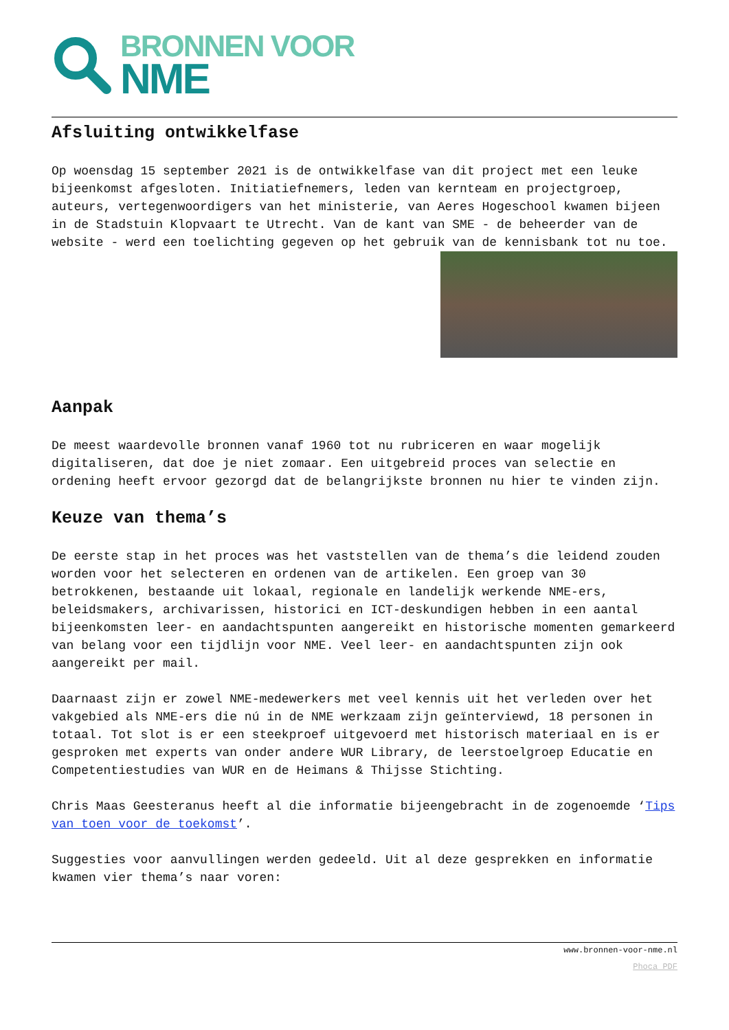BRONNEN VOOR
NME
Afsluiting ontwikkelfase
Op woensdag 15 september 2021 is de ontwikkelfase van dit project met een leuke bijeenkomst afgesloten. Initiatiefnemers, leden van kernteam en projectgroep, auteurs, vertegenwoordigers van het ministerie, van Aeres Hogeschool kwamen bijeen in de Stadstuin Klopvaart te Utrecht. Van de kant van SME - de beheerder van de website - werd een toelichting gegeven op het gebruik van de kennisbank tot nu toe.
Aanpak
De meest waardevolle bronnen vanaf 1960 tot nu rubriceren en waar mogelijk digitaliseren, dat doe je niet zomaar. Een uitgebreid proces van selectie en ordening heeft ervoor gezorgd dat de belangrijkste bronnen nu hier te vinden zijn.
Keuze van thema’s
De eerste stap in het proces was het vaststellen van de thema’s die leidend zouden worden voor het selecteren en ordenen van de artikelen. Een groep van 30 betrokkenen, bestaande uit lokaal, regionale en landelijk werkende NME-ers, beleidsmakers, archivarissen, historici en ICT-deskundigen hebben in een aantal bijeenkomsten leer- en aandachtspunten aangereikt en historische momenten gemarkeerd van belang voor een tijdlijn voor NME. Veel leer- en aandachtspunten zijn ook aangereikt per mail.
Daarnaast zijn er zowel NME-medewerkers met veel kennis uit het verleden over het vakgebied als NME-ers die nú in de NME werkzaam zijn geïnterviewd, 18 personen in totaal. Tot slot is er een steekproef uitgevoerd met historisch materiaal en is er gesproken met experts van onder andere WUR Library, de leerstoelgroep Educatie en Competentiestudies van WUR en de Heimans & Thijsse Stichting.
Chris Maas Geesteranus heeft al die informatie bijeengebracht in de zogenoemde ‘Tips van toen voor de toekomst’.
Suggesties voor aanvullingen werden gedeeld. Uit al deze gesprekken en informatie kwamen vier thema’s naar voren:
www.bronnen-voor-nme.nl
Phoca PDF